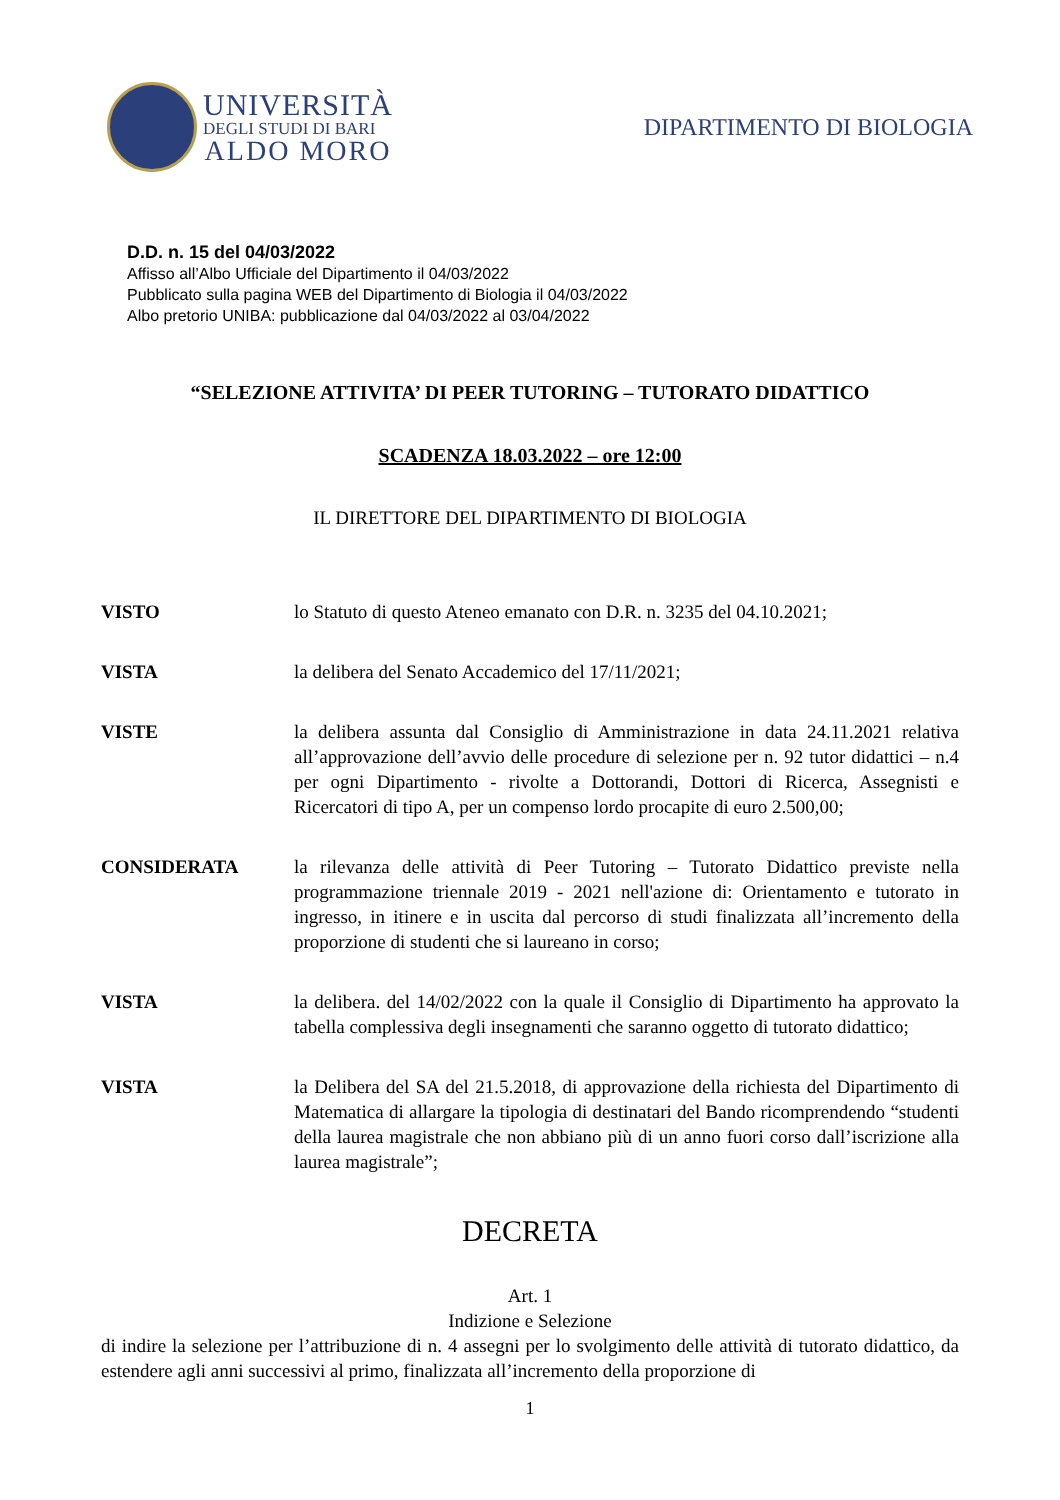UNIVERSITÀ
DEGLI STUDI DI BARI
ALDO MORO
DIPARTIMENTO DI BIOLOGIA
D.D. n. 15 del 04/03/2022
Affisso all’Albo Ufficiale del Dipartimento il 04/03/2022
Pubblicato sulla pagina WEB del Dipartimento di Biologia il 04/03/2022
Albo pretorio UNIBA: pubblicazione dal 04/03/2022 al 03/04/2022
“SELEZIONE ATTIVITA’ DI PEER TUTORING – TUTORATO DIDATTICO
SCADENZA 18.03.2022 – ore 12:00
IL DIRETTORE DEL DIPARTIMENTO DI BIOLOGIA
VISTO lo Statuto di questo Ateneo emanato con D.R. n. 3235 del 04.10.2021;
VISTA la delibera del Senato Accademico del 17/11/2021;
VISTE la delibera assunta dal Consiglio di Amministrazione in data 24.11.2021 relativa all’approvazione dell’avvio delle procedure di selezione per n. 92 tutor didattici – n.4 per ogni Dipartimento - rivolte a Dottorandi, Dottori di Ricerca, Assegnisti e Ricercatori di tipo A, per un compenso lordo procapite di euro 2.500,00;
CONSIDERATA la rilevanza delle attività di Peer Tutoring – Tutorato Didattico previste nella programmazione triennale 2019 - 2021 nell'azione di: Orientamento e tutorato in ingresso, in itinere e in uscita dal percorso di studi finalizzata all’incremento della proporzione di studenti che si laureano in corso;
VISTA la delibera. del 14/02/2022 con la quale il Consiglio di Dipartimento ha approvato la tabella complessiva degli insegnamenti che saranno oggetto di tutorato didattico;
VISTA la Delibera del SA del 21.5.2018, di approvazione della richiesta del Dipartimento di Matematica di allargare la tipologia di destinatari del Bando ricomprendendo “studenti della laurea magistrale che non abbiano più di un anno fuori corso dall’iscrizione alla laurea magistrale”;
DECRETA
Art. 1
Indizione e Selezione
di indire la selezione per l’attribuzione di n. 4 assegni per lo svolgimento delle attività di tutorato didattico, da estendere agli anni successivi al primo, finalizzata all’incremento della proporzione di
1